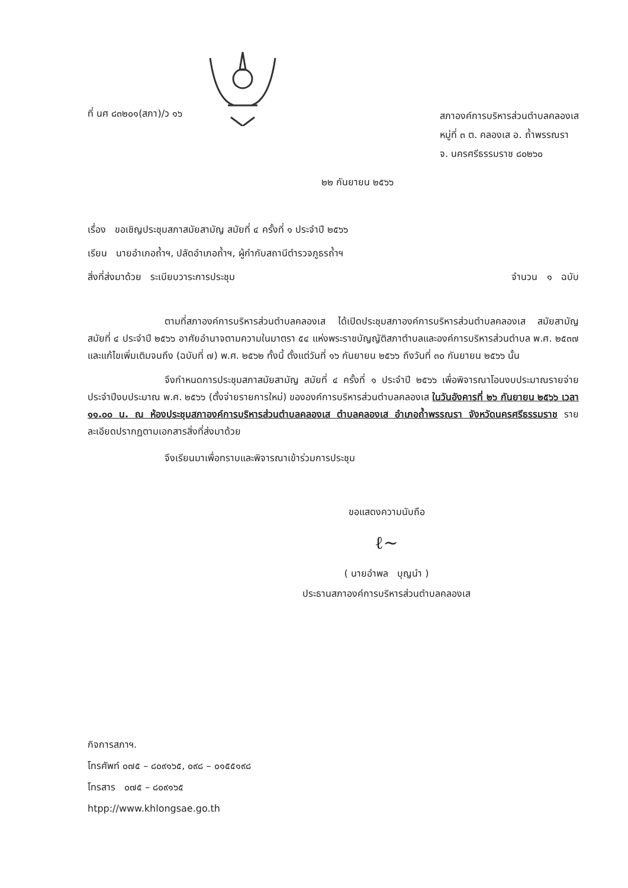ที่ นศ ๘๓๒๐๑(สภา)/ว ๑๖
สภาองค์การบริหารส่วนตำบลคลองเส
หมู่ที่ ๓ ต. คลองเส อ. ถ้ำพรรณรา
จ. นครศรีธรรมราช ๘๐๒๖๐
๒๒ กันยายน ๒๕๖๖
เรื่อง ขอเชิญประชุมสภาสมัยสามัญ สมัยที่ ๔ ครั้งที่ ๑ ประจำปี ๒๕๖๖
เรียน นายอำเภอถ้ำฯ, ปลัดอำเภอถ้ำฯ, ผู้กำกับสถานีตำรวจภูธรถ้ำฯ
สิ่งที่ส่งมาด้วย ระเบียบวาระการประชุม จำนวน ๑ ฉบับ
ตามที่สภาองค์การบริหารส่วนตำบลคลองเส ได้เปิดประชุมสภาองค์การบริหารส่วนตำบลคลองเส สมัยสามัญ สมัยที่ ๔ ประจำปี ๒๕๖๖ อาศัยอำนาจตามความในมาตรา ๕๔ แห่งพระราชบัญญัติสภาตำบลและองค์การบริหารส่วนตำบล พ.ศ. ๒๕๓๗ และแก้ไขเพิ่มเติมจนถึง (ฉบับที่ ๗) พ.ศ. ๒๕๖๒ ทั้งนี้ ตั้งแต่วันที่ ๑๖ กันยายน ๒๕๖๖ ถึงวันที่ ๓๐ กันยายน ๒๕๖๖ นั้น
จึงกำหนดการประชุมสภาสมัยสามัญ สมัยที่ ๔ ครั้งที่ ๑ ประจำปี ๒๕๖๖ เพื่อพิจารณาโอนงบประมาณรายจ่ายประจำปีงบประมาณ พ.ศ. ๒๕๖๖ (ตั้งจ่ายรายการใหม่) ขององค์การบริหารส่วนตำบลคลองเส ในวันอังคารที่ ๒๖ กันยายน ๒๕๖๖ เวลา ๑๑.๐๐ น. ณ ห้องประชุมสภาองค์การบริหารส่วนตำบลคลองเส ตำบลคลองเส อำเภอถ้ำพรรณรา จังหวัดนครศรีธรรมราช รายละเอียดปรากฏตามเอกสารสิ่งที่ส่งมาด้วย
จึงเรียนมาเพื่อทราบและพิจารณาเข้าร่วมการประชุม
ขอแสดงความนับถือ
ℓ~
( นายอำพล บุญนำ )
ประธานสภาองค์การบริหารส่วนตำบลคลองเส
กิจการสภาฯ.
โทรศัพท์ ๐๗๕ – ๘๐๙๑๖๕, ๐๙๘ – ๐๑๕๕๑๙๘
โทรสาร ๐๗๕ – ๘๐๙๑๖๕
htpp://www.khlongsae.go.th